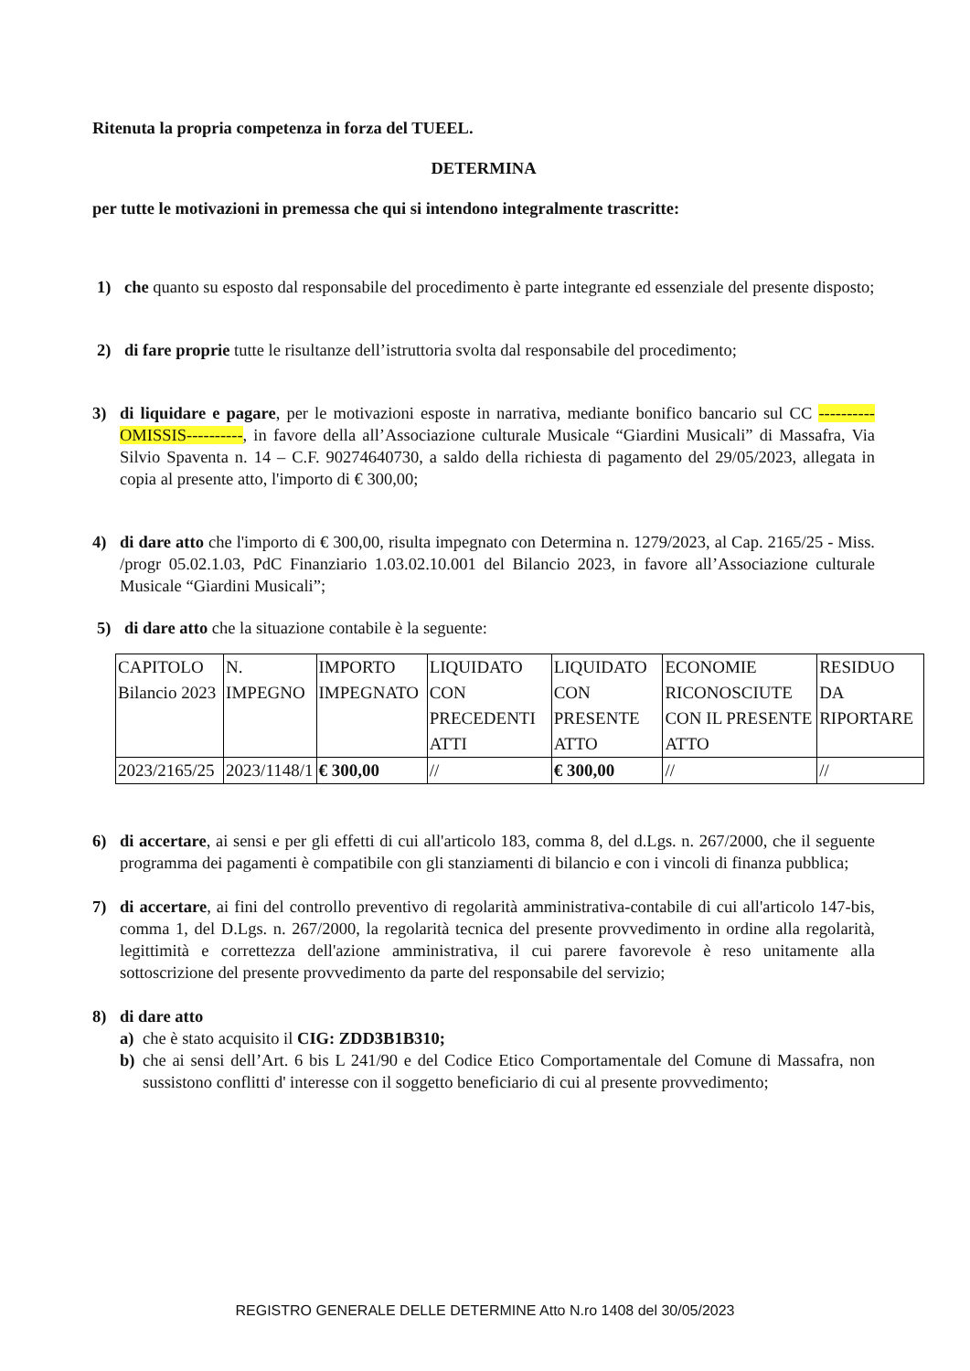Ritenuta la propria competenza in forza del TUEEL.
DETERMINA
per tutte le motivazioni in premessa che qui si intendono integralmente trascritte:
1) che quanto su esposto dal responsabile del procedimento è parte integrante ed essenziale del presente disposto;
2) di fare proprie tutte le risultanze dell’istruttoria svolta dal responsabile del procedimento;
3) di liquidare e pagare, per le motivazioni esposte in narrativa, mediante bonifico bancario sul CC ----------OMISSIS----------, in favore della all’Associazione culturale Musicale “Giardini Musicali” di Massafra, Via Silvio Spaventa n. 14 – C.F. 90274640730, a saldo della richiesta di pagamento del 29/05/2023, allegata in copia al presente atto, l'importo di € 300,00;
4) di dare atto che l'importo di € 300,00, risulta impegnato con Determina n. 1279/2023, al Cap. 2165/25 - Miss. /progr 05.02.1.03, PdC Finanziario 1.03.02.10.001 del Bilancio 2023, in favore all’Associazione culturale Musicale “Giardini Musicali”;
5) di dare atto che la situazione contabile è la seguente:
| CAPITOLO Bilancio 2023 | N. IMPEGNO | IMPORTO IMPEGNATO | LIQUIDATO CON PRECEDENTI ATTI | LIQUIDATO CON PRESENTE ATTO | ECONOMIE RICONOSCIUTE CON IL PRESENTE ATTO | RESIDUO DA RIPORTARE |
| 2023/2165/25 | 2023/1148/1 | € 300,00 | // | € 300,00 | // | // |
6) di accertare, ai sensi e per gli effetti di cui all'articolo 183, comma 8, del d.Lgs. n. 267/2000, che il seguente programma dei pagamenti è compatibile con gli stanziamenti di bilancio e con i vincoli di finanza pubblica;
7) di accertare, ai fini del controllo preventivo di regolarità amministrativa-contabile di cui all'articolo 147-bis, comma 1, del D.Lgs. n. 267/2000, la regolarità tecnica del presente provvedimento in ordine alla regolarità, legittimità e correttezza dell'azione amministrativa, il cui parere favorevole è reso unitamente alla sottoscrizione del presente provvedimento da parte del responsabile del servizio;
8) di dare atto
a) che è stato acquisito il CIG: ZDD3B1B310;
b) che ai sensi dell’Art. 6 bis L 241/90 e del Codice Etico Comportamentale del Comune di Massafra, non sussistono conflitti d' interesse con il soggetto beneficiario di cui al presente provvedimento;
REGISTRO GENERALE DELLE DETERMINE Atto N.ro 1408 del 30/05/2023